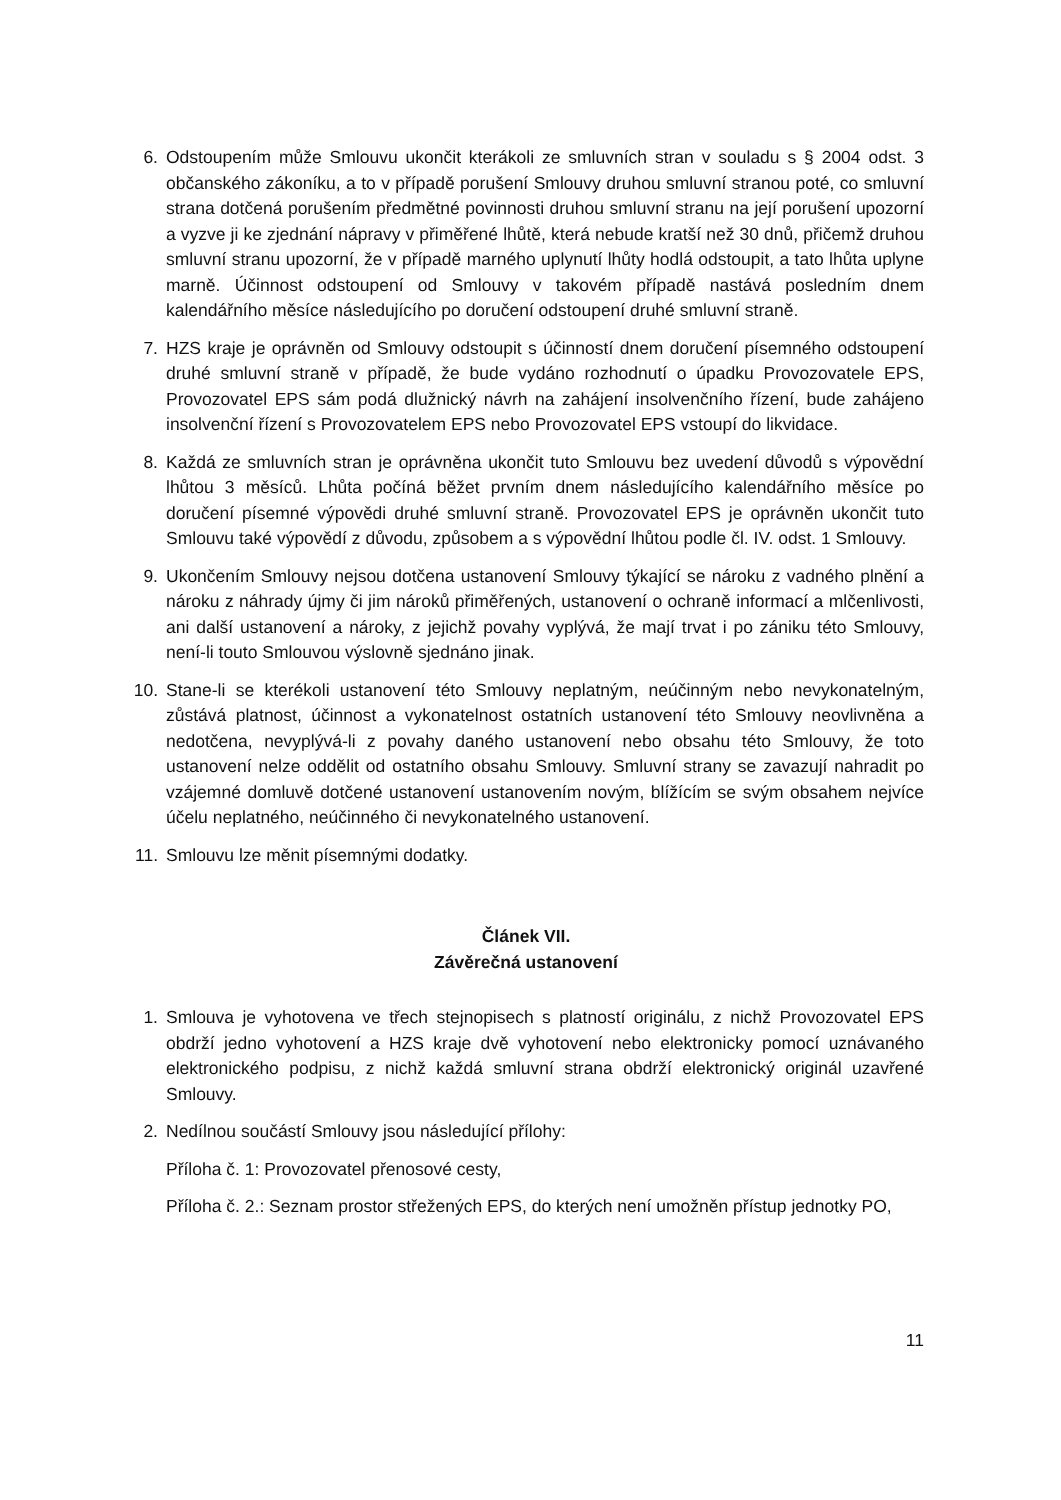6. Odstoupením může Smlouvu ukončit kterákoli ze smluvních stran v souladu s § 2004 odst. 3 občanského zákoníku, a to v případě porušení Smlouvy druhou smluvní stranou poté, co smluvní strana dotčená porušením předmětné povinnosti druhou smluvní stranu na její porušení upozorní a vyzve ji ke zjednání nápravy v přiměřené lhůtě, která nebude kratší než 30 dnů, přičemž druhou smluvní stranu upozorní, že v případě marného uplynutí lhůty hodlá odstoupit, a tato lhůta uplyne marně. Účinnost odstoupení od Smlouvy v takovém případě nastává posledním dnem kalendářního měsíce následujícího po doručení odstoupení druhé smluvní straně.
7. HZS kraje je oprávněn od Smlouvy odstoupit s účinností dnem doručení písemného odstoupení druhé smluvní straně v případě, že bude vydáno rozhodnutí o úpadku Provozovatele EPS, Provozovatel EPS sám podá dlužnický návrh na zahájení insolvenčního řízení, bude zahájeno insolvenční řízení s Provozovatelem EPS nebo Provozovatel EPS vstoupí do likvidace.
8. Každá ze smluvních stran je oprávněna ukončit tuto Smlouvu bez uvedení důvodů s výpovědní lhůtou 3 měsíců. Lhůta počíná běžet prvním dnem následujícího kalendářního měsíce po doručení písemné výpovědi druhé smluvní straně. Provozovatel EPS je oprávněn ukončit tuto Smlouvu také výpovědí z důvodu, způsobem a s výpovědní lhůtou podle čl. IV. odst. 1 Smlouvy.
9. Ukončením Smlouvy nejsou dotčena ustanovení Smlouvy týkající se nároku z vadného plnění a nároku z náhrady újmy či jim nároků přiměřených, ustanovení o ochraně informací a mlčenlivosti, ani další ustanovení a nároky, z jejichž povahy vyplývá, že mají trvat i po zániku této Smlouvy, není-li touto Smlouvou výslovně sjednáno jinak.
10.
Stane-li se kterékoli ustanovení této Smlouvy neplatným, neúčinným nebo nevykonatelným, zůstává platnost, účinnost a vykonatelnost ostatních ustanovení této Smlouvy neovlivněna a nedotčena, nevyplývá-li z povahy daného ustanovení nebo obsahu této Smlouvy, že toto ustanovení nelze oddělit od ostatního obsahu Smlouvy. Smluvní strany se zavazují nahradit po vzájemné domluvě dotčené ustanovení ustanovením novým, blížícím se svým obsahem nejvíce účelu neplatného, neúčinného či nevykonatelného ustanovení.
11.
Smlouvu lze měnit písemnými dodatky.
Článek VII.
Závěrečná ustanovení
1. Smlouva je vyhotovena ve třech stejnopisech s platností originálu, z nichž Provozovatel EPS obdrží jedno vyhotovení a HZS kraje dvě vyhotovení nebo elektronicky pomocí uznávaného elektronického podpisu, z nichž každá smluvní strana obdrží elektronický originál uzavřené Smlouvy.
2. Nedílnou součástí Smlouvy jsou následující přílohy:
Příloha č. 1: Provozovatel přenosové cesty,
Příloha č. 2.: Seznam prostor střežených EPS, do kterých není umožněn přístup jednotky PO,
11